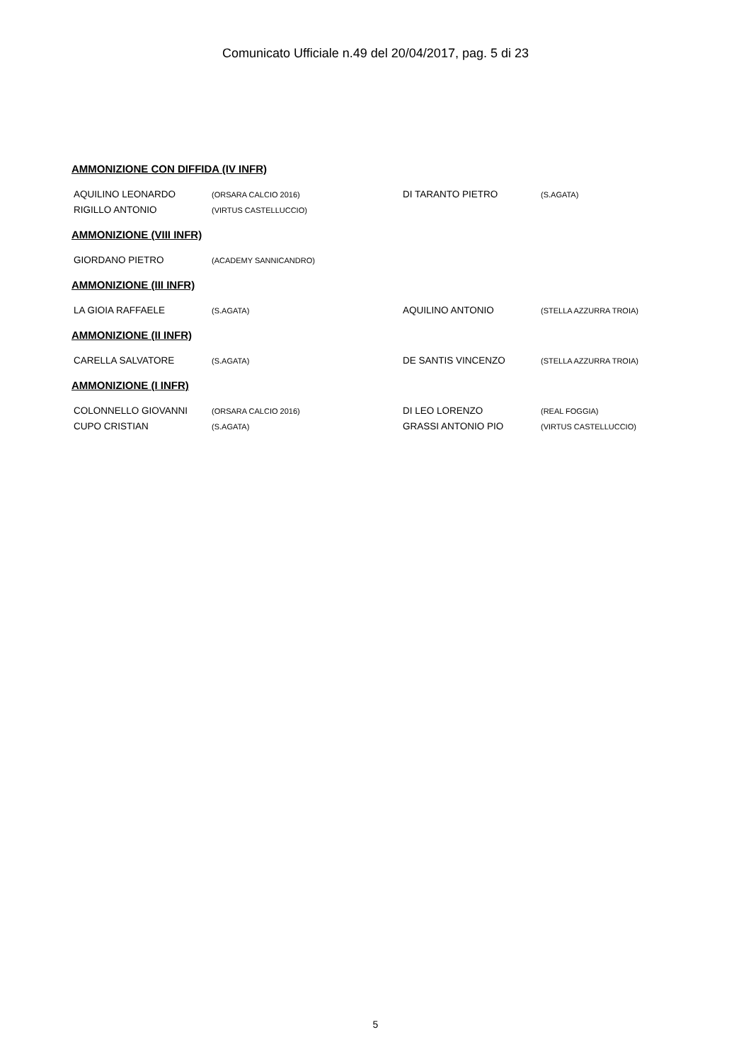Comunicato Ufficiale n.49 del 20/04/2017, pag. 5 di 23
AMMONIZIONE CON DIFFIDA (IV INFR)
| AQUILINO LEONARDO | (ORSARA CALCIO 2016) | DI TARANTO PIETRO | (S.AGATA) |
| RIGILLO ANTONIO | (VIRTUS CASTELLUCCIO) | | |
AMMONIZIONE (VIII INFR)
| GIORDANO PIETRO | (ACADEMY SANNICANDRO) | | |
AMMONIZIONE (III INFR)
| LA GIOIA RAFFAELE | (S.AGATA) | AQUILINO ANTONIO | (STELLA AZZURRA TROIA) |
AMMONIZIONE (II INFR)
| CARELLA SALVATORE | (S.AGATA) | DE SANTIS VINCENZO | (STELLA AZZURRA TROIA) |
AMMONIZIONE (I INFR)
| COLONNELLO GIOVANNI | (ORSARA CALCIO 2016) | DI LEO LORENZO | (REAL FOGGIA) |
| CUPO CRISTIAN | (S.AGATA) | GRASSI ANTONIO PIO | (VIRTUS CASTELLUCCIO) |
5